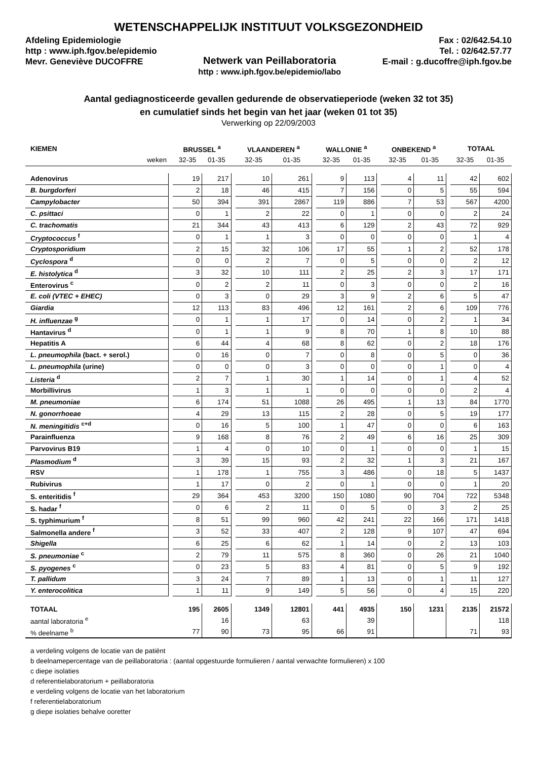WETENSCHAPPELIJK INSTITUUT VOLKSGEZONDHEID
Afdeling Epidemiologie
http : www.iph.fgov.be/epidemio
Mevr. Geneviève DUCOFFRE
Netwerk van Peillaboratoria
http : www.iph.fgov.be/epidemio/labo
Fax : 02/642.54.10
Tel. : 02/642.57.77
E-mail : g.ducoffre@iph.fgov.be
Aantal gediagnosticeerde gevallen gedurende de observatieperiode (weken 32 tot 35)
en cumulatief sinds het begin van het jaar (weken 01 tot 35)
Verwerking op 22/09/2003
| KIEMEN | | BRUSSEL <sup>a</sup> | | | VLAANDEREN <sup>a</sup> | | | WALLONIE <sup>a</sup> | | | ONBEKEND <sup>a</sup> | | | TOTAAL | |
| weken | | 32-35 | 01-35 | | 32-35 | 01-35 | | 32-35 | 01-35 | | 32-35 | 01-35 | | 32-35 | 01-35 |
| Adenovirus | | 19 | 217 | | 10 | 261 | | 9 | 113 | | 4 | 11 | | 42 | 602 |
| B. burgdorferi | | 2 | 18 | | 46 | 415 | | 7 | 156 | | 0 | 5 | | 55 | 594 |
| Campylobacter | | 50 | 394 | | 391 | 2867 | | 119 | 886 | | 7 | 53 | | 567 | 4200 |
| C. psittaci | | 0 | 1 | | 2 | 22 | | 0 | 1 | | 0 | 0 | | 2 | 24 |
| C. trachomatis | | 21 | 344 | | 43 | 413 | | 6 | 129 | | 2 | 43 | | 72 | 929 |
| Cryptococcus <sup>f</sup> | | 0 | 1 | | 1 | 3 | | 0 | 0 | | 0 | 0 | | 1 | 4 |
| Cryptosporidium | | 2 | 15 | | 32 | 106 | | 17 | 55 | | 1 | 2 | | 52 | 178 |
| Cyclospora <sup>d</sup> | | 0 | 0 | | 2 | 7 | | 0 | 5 | | 0 | 0 | | 2 | 12 |
| E. histolytica <sup>d</sup> | | 3 | 32 | | 10 | 111 | | 2 | 25 | | 2 | 3 | | 17 | 171 |
| Enterovirus <sup>c</sup> | | 0 | 2 | | 2 | 11 | | 0 | 3 | | 0 | 0 | | 2 | 16 |
| E. coli (VTEC + EHEC) | | 0 | 3 | | 0 | 29 | | 3 | 9 | | 2 | 6 | | 5 | 47 |
| Giardia | | 12 | 113 | | 83 | 496 | | 12 | 161 | | 2 | 6 | | 109 | 776 |
| H. influenzae <sup>g</sup> | | 0 | 1 | | 1 | 17 | | 0 | 14 | | 0 | 2 | | 1 | 34 |
| Hantavirus <sup>d</sup> | | 0 | 1 | | 1 | 9 | | 8 | 70 | | 1 | 8 | | 10 | 88 |
| Hepatitis A | | 6 | 44 | | 4 | 68 | | 8 | 62 | | 0 | 2 | | 18 | 176 |
| L. pneumophila (bact. + serol.) | | 0 | 16 | | 0 | 7 | | 0 | 8 | | 0 | 5 | | 0 | 36 |
| L. pneumophila (urine) | | 0 | 0 | | 0 | 3 | | 0 | 0 | | 0 | 1 | | 0 | 4 |
| Listeria <sup>d</sup> | | 2 | 7 | | 1 | 30 | | 1 | 14 | | 0 | 1 | | 4 | 52 |
| Morbillivirus | | 1 | 3 | | 1 | 1 | | 0 | 0 | | 0 | 0 | | 2 | 4 |
| M. pneumoniae | | 6 | 174 | | 51 | 1088 | | 26 | 495 | | 1 | 13 | | 84 | 1770 |
| N. gonorrhoeae | | 4 | 29 | | 13 | 115 | | 2 | 28 | | 0 | 5 | | 19 | 177 |
| N. meningitidis <sup>c+d</sup> | | 0 | 16 | | 5 | 100 | | 1 | 47 | | 0 | 0 | | 6 | 163 |
| Parainfluenza | | 9 | 168 | | 8 | 76 | | 2 | 49 | | 6 | 16 | | 25 | 309 |
| Parvovirus B19 | | 1 | 4 | | 0 | 10 | | 0 | 1 | | 0 | 0 | | 1 | 15 |
| Plasmodium <sup>d</sup> | | 3 | 39 | | 15 | 93 | | 2 | 32 | | 1 | 3 | | 21 | 167 |
| RSV | | 1 | 178 | | 1 | 755 | | 3 | 486 | | 0 | 18 | | 5 | 1437 |
| Rubivirus | | 1 | 17 | | 0 | 2 | | 0 | 1 | | 0 | 0 | | 1 | 20 |
| S. enteritidis <sup>f</sup> | | 29 | 364 | | 453 | 3200 | | 150 | 1080 | | 90 | 704 | | 722 | 5348 |
| S. hadar <sup>f</sup> | | 0 | 6 | | 2 | 11 | | 0 | 5 | | 0 | 3 | | 2 | 25 |
| S. typhimurium <sup>f</sup> | | 8 | 51 | | 99 | 960 | | 42 | 241 | | 22 | 166 | | 171 | 1418 |
| Salmonella andere <sup>f</sup> | | 3 | 52 | | 33 | 407 | | 2 | 128 | | 9 | 107 | | 47 | 694 |
| Shigella | | 6 | 25 | | 6 | 62 | | 1 | 14 | | 0 | 2 | | 13 | 103 |
| S. pneumoniae <sup>c</sup> | | 2 | 79 | | 11 | 575 | | 8 | 360 | | 0 | 26 | | 21 | 1040 |
| S. pyogenes <sup>c</sup> | | 0 | 23 | | 5 | 83 | | 4 | 81 | | 0 | 5 | | 9 | 192 |
| T. pallidum | | 3 | 24 | | 7 | 89 | | 1 | 13 | | 0 | 1 | | 11 | 127 |
| Y. enterocolitica | | 1 | 11 | | 9 | 149 | | 5 | 56 | | 0 | 4 | | 15 | 220 |
| TOTAAL | | 195 | 2605 | | 1349 | 12801 | | 441 | 4935 | | 150 | 1231 | | 2135 | 21572 |
| aantal laboratoria <sup>e</sup> | | | 16 | | | 63 | | | 39 | | | | | | 118 |
| % deelname <sup>b</sup> | | 77 | 90 | | 73 | 95 | | 66 | 91 | | | | | 71 | 93 |
a verdeling volgens de locatie van de patiënt
b deelnamepercentage van de peillaboratoria : (aantal opgestuurde formulieren / aantal verwachte formulieren) x 100
c diepe isolaties
d referentielaboratorium + peillaboratoria
e verdeling volgens de locatie van het laboratorium
f referentielaboratorium
g diepe isolaties behalve ooretter